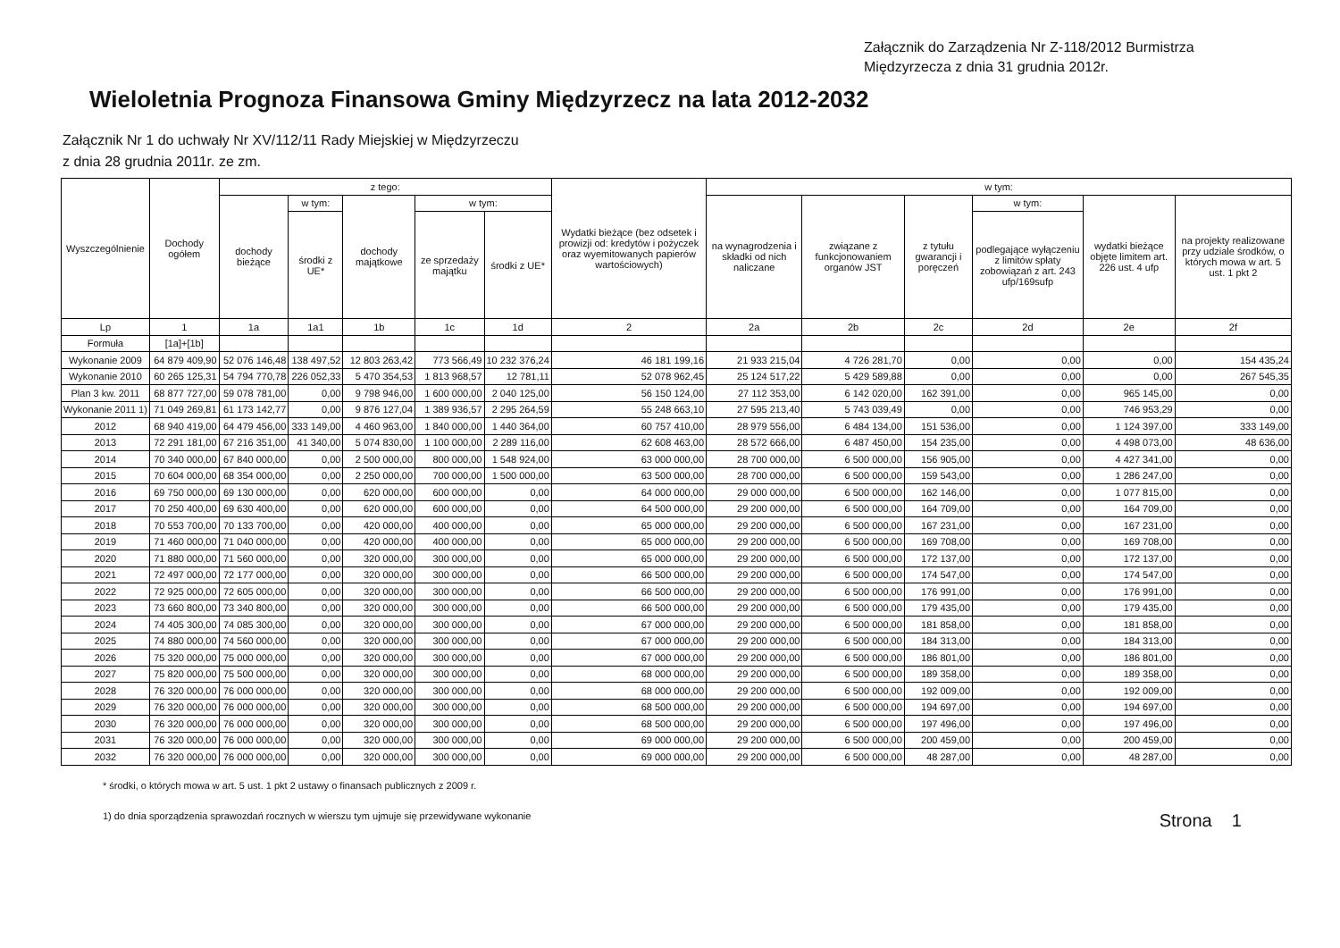Załącznik do Zarządzenia Nr Z-118/2012 Burmistrza
Międzyrzecza z dnia 31 grudnia 2012r.
Wieloletnia Prognoza Finansowa Gminy Międzyrzecz na lata 2012-2032
Załącznik Nr 1 do uchwały Nr XV/112/11 Rady Miejskiej w Międzyrzeczu
z dnia 28 grudnia 2011r. ze zm.
| Wyszczególnienie | Dochody ogółem | z tego: | | | | | Wydatki bieżące (bez odsetek i prowizji od: kredytów i pożyczek oraz wyemitowanych papierów wartościowych) | w tym: | | | | | |
| --- | --- | --- | --- | --- | --- | --- | --- | --- | --- | --- | --- | --- | --- |
| | | dochody bieżące | w tym: | dochody majątkowe | w tym: | | | na wynagrodzenia i składki od nich naliczane | związane z funkcjonowaniem organów JST | z tytułu gwarancji i poręczeń | w tym: | wydatki bieżące objęte limitem art. 226 ust. 4 ufp | na projekty realizowane przy udziale środków, o których mowa w art. 5 ust. 1 pkt 2 |
| | | | środki z UE* | | ze sprzedaży majątku | środki z UE* | | | | | podlegające wyłączeniu z limitów spłaty zobowiązań z art. 243 ufp/169sufp | | |
| Lp | 1 | 1a | 1a1 | 1b | 1c | 1d | 2 | 2a | 2b | 2c | 2d | 2e | 2f |
| Formuła | [1a]+[1b] | | | | | | | | | | | | |
| Wykonanie 2009 | 64 879 409,90 | 52 076 146,48 | 138 497,52 | 12 803 263,42 | 773 566,49 | 10 232 376,24 | 46 181 199,16 | 21 933 215,04 | 4 726 281,70 | 0,00 | 0,00 | 0,00 | 154 435,24 |
| Wykonanie 2010 | 60 265 125,31 | 54 794 770,78 | 226 052,33 | 5 470 354,53 | 1 813 968,57 | 12 781,11 | 52 078 962,45 | 25 124 517,22 | 5 429 589,88 | 0,00 | 0,00 | 0,00 | 267 545,35 |
| Plan 3 kw. 2011 | 68 877 727,00 | 59 078 781,00 | 0,00 | 9 798 946,00 | 1 600 000,00 | 2 040 125,00 | 56 150 124,00 | 27 112 353,00 | 6 142 020,00 | 162 391,00 | 0,00 | 965 145,00 | 0,00 |
| Wykonanie 2011 1) | 71 049 269,81 | 61 173 142,77 | 0,00 | 9 876 127,04 | 1 389 936,57 | 2 295 264,59 | 55 248 663,10 | 27 595 213,40 | 5 743 039,49 | 0,00 | 0,00 | 746 953,29 | 0,00 |
| 2012 | 68 940 419,00 | 64 479 456,00 | 333 149,00 | 4 460 963,00 | 1 840 000,00 | 1 440 364,00 | 60 757 410,00 | 28 979 556,00 | 6 484 134,00 | 151 536,00 | 0,00 | 1 124 397,00 | 333 149,00 |
| 2013 | 72 291 181,00 | 67 216 351,00 | 41 340,00 | 5 074 830,00 | 1 100 000,00 | 2 289 116,00 | 62 608 463,00 | 28 572 666,00 | 6 487 450,00 | 154 235,00 | 0,00 | 4 498 073,00 | 48 636,00 |
| 2014 | 70 340 000,00 | 67 840 000,00 | 0,00 | 2 500 000,00 | 800 000,00 | 1 548 924,00 | 63 000 000,00 | 28 700 000,00 | 6 500 000,00 | 156 905,00 | 0,00 | 4 427 341,00 | 0,00 |
| 2015 | 70 604 000,00 | 68 354 000,00 | 0,00 | 2 250 000,00 | 700 000,00 | 1 500 000,00 | 63 500 000,00 | 28 700 000,00 | 6 500 000,00 | 159 543,00 | 0,00 | 1 286 247,00 | 0,00 |
| 2016 | 69 750 000,00 | 69 130 000,00 | 0,00 | 620 000,00 | 600 000,00 | 0,00 | 64 000 000,00 | 29 000 000,00 | 6 500 000,00 | 162 146,00 | 0,00 | 1 077 815,00 | 0,00 |
| 2017 | 70 250 400,00 | 69 630 400,00 | 0,00 | 620 000,00 | 600 000,00 | 0,00 | 64 500 000,00 | 29 200 000,00 | 6 500 000,00 | 164 709,00 | 0,00 | 164 709,00 | 0,00 |
| 2018 | 70 553 700,00 | 70 133 700,00 | 0,00 | 420 000,00 | 400 000,00 | 0,00 | 65 000 000,00 | 29 200 000,00 | 6 500 000,00 | 167 231,00 | 0,00 | 167 231,00 | 0,00 |
| 2019 | 71 460 000,00 | 71 040 000,00 | 0,00 | 420 000,00 | 400 000,00 | 0,00 | 65 000 000,00 | 29 200 000,00 | 6 500 000,00 | 169 708,00 | 0,00 | 169 708,00 | 0,00 |
| 2020 | 71 880 000,00 | 71 560 000,00 | 0,00 | 320 000,00 | 300 000,00 | 0,00 | 65 000 000,00 | 29 200 000,00 | 6 500 000,00 | 172 137,00 | 0,00 | 172 137,00 | 0,00 |
| 2021 | 72 497 000,00 | 72 177 000,00 | 0,00 | 320 000,00 | 300 000,00 | 0,00 | 66 500 000,00 | 29 200 000,00 | 6 500 000,00 | 174 547,00 | 0,00 | 174 547,00 | 0,00 |
| 2022 | 72 925 000,00 | 72 605 000,00 | 0,00 | 320 000,00 | 300 000,00 | 0,00 | 66 500 000,00 | 29 200 000,00 | 6 500 000,00 | 176 991,00 | 0,00 | 176 991,00 | 0,00 |
| 2023 | 73 660 800,00 | 73 340 800,00 | 0,00 | 320 000,00 | 300 000,00 | 0,00 | 66 500 000,00 | 29 200 000,00 | 6 500 000,00 | 179 435,00 | 0,00 | 179 435,00 | 0,00 |
| 2024 | 74 405 300,00 | 74 085 300,00 | 0,00 | 320 000,00 | 300 000,00 | 0,00 | 67 000 000,00 | 29 200 000,00 | 6 500 000,00 | 181 858,00 | 0,00 | 181 858,00 | 0,00 |
| 2025 | 74 880 000,00 | 74 560 000,00 | 0,00 | 320 000,00 | 300 000,00 | 0,00 | 67 000 000,00 | 29 200 000,00 | 6 500 000,00 | 184 313,00 | 0,00 | 184 313,00 | 0,00 |
| 2026 | 75 320 000,00 | 75 000 000,00 | 0,00 | 320 000,00 | 300 000,00 | 0,00 | 67 000 000,00 | 29 200 000,00 | 6 500 000,00 | 186 801,00 | 0,00 | 186 801,00 | 0,00 |
| 2027 | 75 820 000,00 | 75 500 000,00 | 0,00 | 320 000,00 | 300 000,00 | 0,00 | 68 000 000,00 | 29 200 000,00 | 6 500 000,00 | 189 358,00 | 0,00 | 189 358,00 | 0,00 |
| 2028 | 76 320 000,00 | 76 000 000,00 | 0,00 | 320 000,00 | 300 000,00 | 0,00 | 68 000 000,00 | 29 200 000,00 | 6 500 000,00 | 192 009,00 | 0,00 | 192 009,00 | 0,00 |
| 2029 | 76 320 000,00 | 76 000 000,00 | 0,00 | 320 000,00 | 300 000,00 | 0,00 | 68 500 000,00 | 29 200 000,00 | 6 500 000,00 | 194 697,00 | 0,00 | 194 697,00 | 0,00 |
| 2030 | 76 320 000,00 | 76 000 000,00 | 0,00 | 320 000,00 | 300 000,00 | 0,00 | 68 500 000,00 | 29 200 000,00 | 6 500 000,00 | 197 496,00 | 0,00 | 197 496,00 | 0,00 |
| 2031 | 76 320 000,00 | 76 000 000,00 | 0,00 | 320 000,00 | 300 000,00 | 0,00 | 69 000 000,00 | 29 200 000,00 | 6 500 000,00 | 200 459,00 | 0,00 | 200 459,00 | 0,00 |
| 2032 | 76 320 000,00 | 76 000 000,00 | 0,00 | 320 000,00 | 300 000,00 | 0,00 | 69 000 000,00 | 29 200 000,00 | 6 500 000,00 | 48 287,00 | 0,00 | 48 287,00 | 0,00 |
* środki, o których mowa w art. 5 ust. 1 pkt 2 ustawy o finansach publicznych z 2009 r.
1) do dnia sporządzenia sprawozdań rocznych w wierszu tym ujmuje się przewidywane wykonanie Strona 1